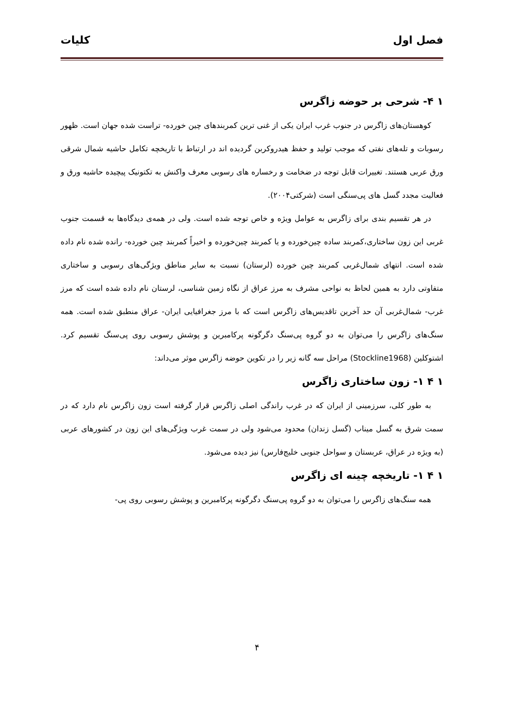فصل اول کلیات
۱ ۴- شرحی بر حوضه زاگرس
کوهستان‌های زاگرس در جنوب غرب ایران یکی از غنی ترین کمربندهای چین خورده- تراست شده جهان است. ظهور رسوبات و تله‌های نفتی که موجب تولید و حفظ هیدروکربن گردیده اند در ارتباط با تاریخچه تکامل حاشیه شمال شرقی ورق عربی هستند. تغییرات قابل توجه در ضخامت و رخساره های رسوبی معرف واکنش به تکتونیک پیچیده حاشیه ورق و فعالیت مجدد گسل های پی‌سنگی است (شرکتی۲۰۰۴).
در هر تقسیم بندی برای زاگرس به عوامل ویژه و خاص توجه شده است. ولی در همه‌ی دیدگاه‌ها به قسمت جنوب غربی این زون ساختاری،کمربند ساده چین‌خورده و یا کمربند چین‌خورده و اخیراً کمربند چین خورده- رانده شده نام داده شده است. انتهای شمال‌غربی کمربند چین خورده (لرستان) نسبت به سایر مناطق ویژگی‌های رسوبی و ساختاری متفاوتی دارد به همین لحاظ به نواحی مشرف به مرز عراق از نگاه زمین شناسی، لرستان نام داده شده است که مرز غرب- شمال‌غربی آن حد آخرین تاقدیس‌های زاگرس است که با مرز جغرافیایی ایران- عراق منطبق شده است. همه سنگ‌های زاگرس را می‌توان به دو گروه پی‌سنگ دگرگونه پرکامبرین و پوشش رسوبی روی پی‌سنگ تقسیم کرد. اشتوکلین (Stockline1968) مراحل سه گانه زیر را در تکوین حوضه زاگرس موثر می‌داند:
۱ ۴ ۱- زون ساختاری زاگرس
به طور کلی، سرزمینی از ایران که در غرب راندگی اصلی زاگرس قرار گرفته است زون زاگرس نام دارد که در سمت شرق به گسل میناب (گسل زندان) محدود می‌شود ولی در سمت غرب ویژگی‌های این زون در کشورهای عربی (به ویژه در عراق، عربستان و سواحل جنوبی خلیج‌فارس) نیز دیده می‌شود.
۱ ۴ ۱- تاریخچه چینه ای زاگرس
همه سنگ‌های زاگرس را می‌توان به دو گروه پی‌سنگ دگرگونه پرکامبرین و پوشش رسوبی روی پی-
۴